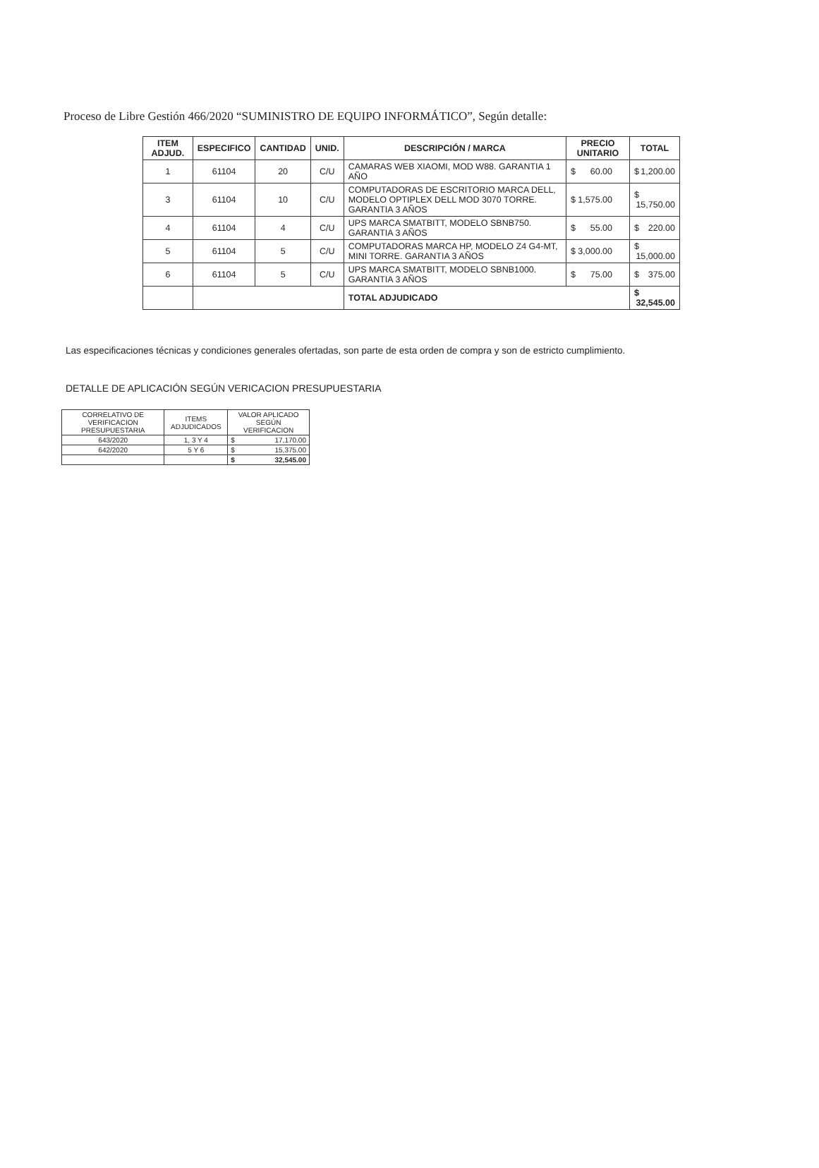Proceso de Libre Gestión 466/2020 “SUMINISTRO DE EQUIPO INFORMÁTICO”, Según detalle:
| ITEM ADJUD. | ESPECIFICO | CANTIDAD | UNID. | DESCRIPCIÓN / MARCA | PRECIO UNITARIO | TOTAL |
| --- | --- | --- | --- | --- | --- | --- |
| 1 | 61104 | 20 | C/U | CAMARAS WEB XIAOMI, MOD W88. GARANTIA 1 AÑO | $ 60.00 | $ 1,200.00 |
| 3 | 61104 | 10 | C/U | COMPUTADORAS DE ESCRITORIO MARCA DELL, MODELO OPTIPLEX DELL MOD 3070 TORRE. GARANTIA 3 AÑOS | $ 1,575.00 | $ 15,750.00 |
| 4 | 61104 | 4 | C/U | UPS MARCA SMATBITT, MODELO SBNB750. GARANTIA 3 AÑOS | $ 55.00 | $ 220.00 |
| 5 | 61104 | 5 | C/U | COMPUTADORAS MARCA HP, MODELO Z4 G4-MT, MINI TORRE. GARANTIA 3 AÑOS | $ 3,000.00 | $ 15,000.00 |
| 6 | 61104 | 5 | C/U | UPS MARCA SMATBITT, MODELO SBNB1000. GARANTIA 3 AÑOS | $ 75.00 | $ 375.00 |
| | | | | TOTAL ADJUDICADO | | $ 32,545.00 |
Las especificaciones técnicas y condiciones generales ofertadas, son parte de esta orden de compra y son de estricto cumplimiento.
DETALLE DE APLICACIÓN SEGÚN VERICACION PRESUPUESTARIA
| CORRELATIVO DE VERIFICACION PRESUPUESTARIA | ITEMS ADJUDICADOS | VALOR APLICADO SEGÚN VERIFICACION |
| 643/2020 | 1, 3 Y 4 | $ 17,170.00 |
| 642/2020 | 5 Y 6 | $ 15,375.00 |
| | | $ 32,545.00 |